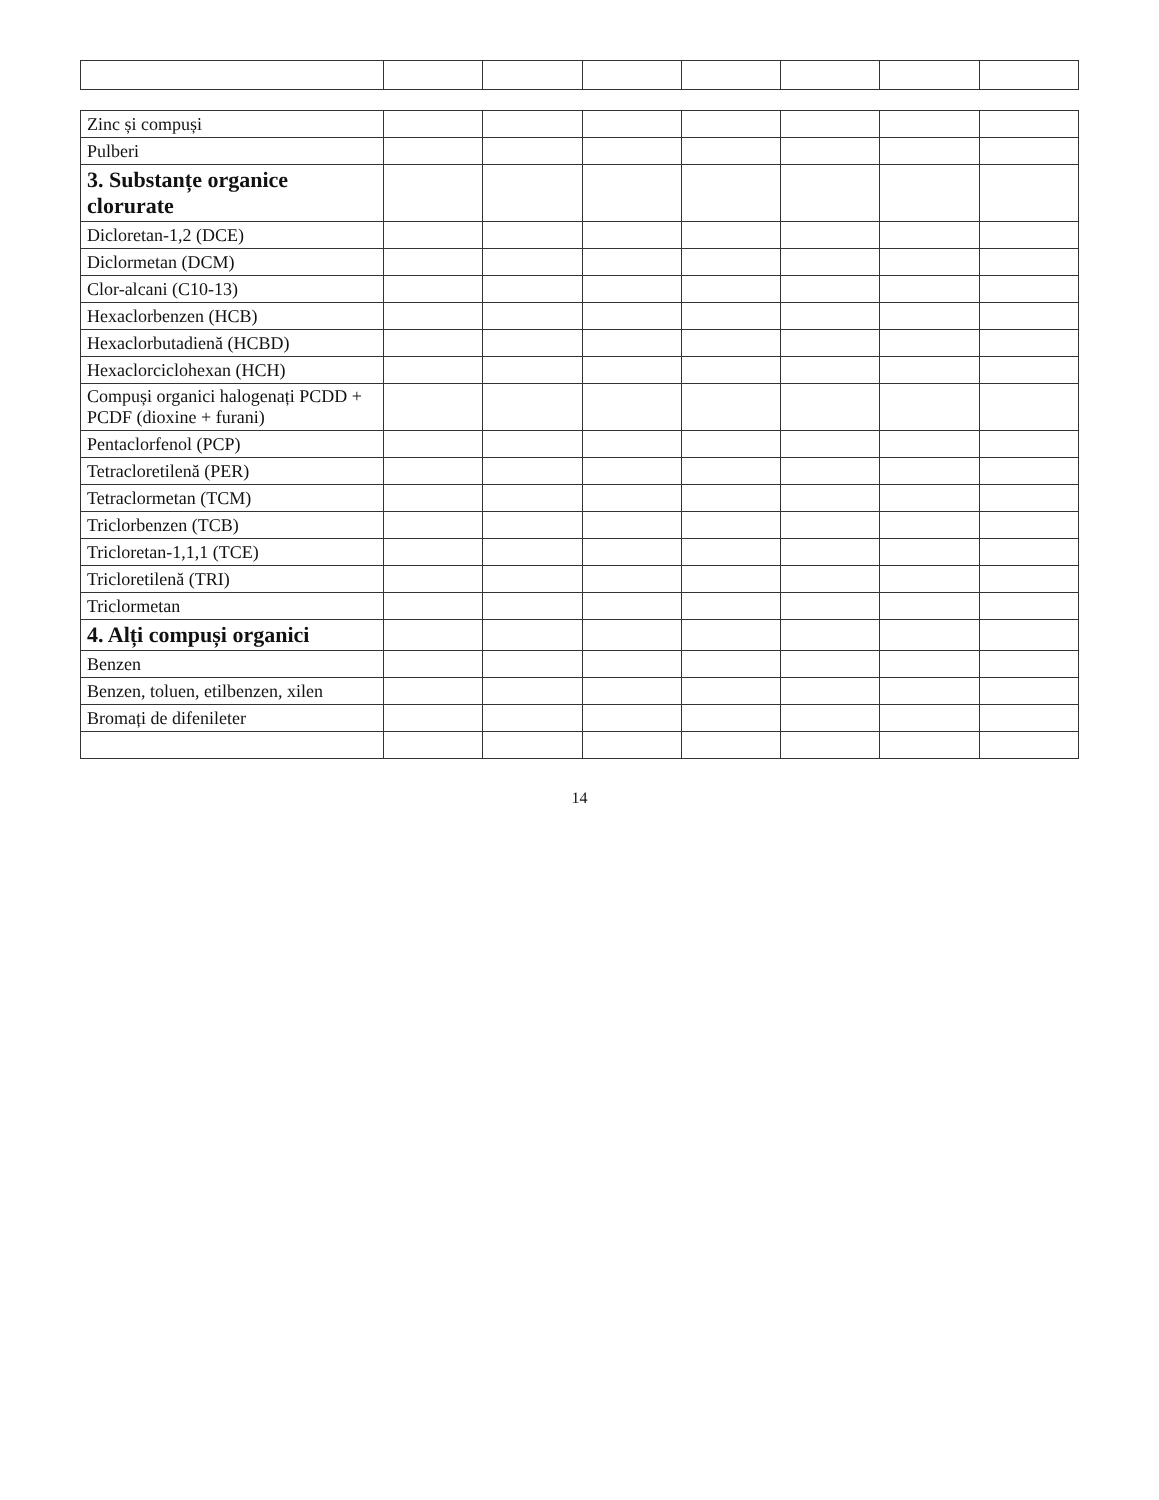| Zinc și compuși | | | | | | | |
| Pulberi | | | | | | | |
| 3. Substanțe organice clorurate | | | | | | | |
| Dicloretan-1,2 (DCE) | | | | | | | |
| Diclormetan (DCM) | | | | | | | |
| Clor-alcani (C10-13) | | | | | | | |
| Hexaclorbenzen (HCB) | | | | | | | |
| Hexaclorbutadienă (HCBD) | | | | | | | |
| Hexaclorciclohexan (HCH) | | | | | | | |
| Compuși organici halogenați PCDD + PCDF (dioxine + furani) | | | | | | | |
| Pentaclorfenol (PCP) | | | | | | | |
| Tetracloretilenă (PER) | | | | | | | |
| Tetraclormetan (TCM) | | | | | | | |
| Triclorbenzen (TCB) | | | | | | | |
| Tricloretan-1,1,1 (TCE) | | | | | | | |
| Tricloretilenă (TRI) | | | | | | | |
| Triclormetan | | | | | | | |
| 4. Alți compuși organici | | | | | | | |
| Benzen | | | | | | | |
| Benzen, toluen, etilbenzen, xilen | | | | | | | |
| Bromați de difenileter | | | | | | | |
14